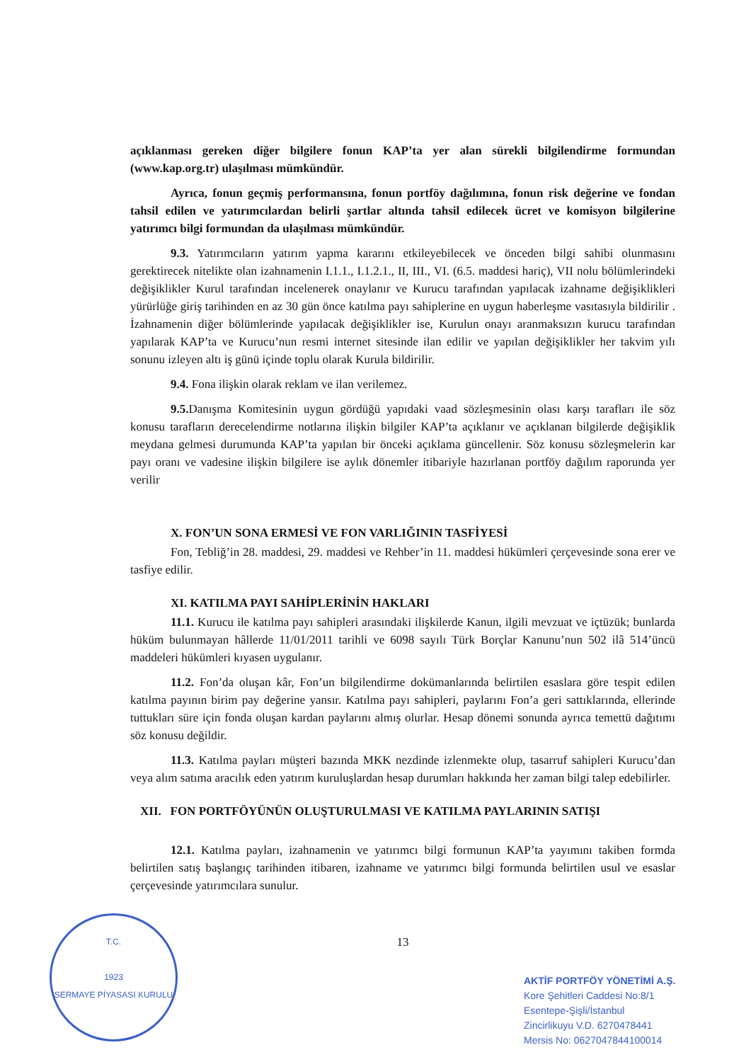açıklanması gereken diğer bilgilere fonun KAP’ta yer alan sürekli bilgilendirme formundan (www.kap.org.tr) ulaşılması mümkündür.
Ayrıca, fonun geçmiş performansına, fonun portföy dağılımına, fonun risk değerine ve fondan tahsil edilen ve yatırımcılardan belirli şartlar altında tahsil edilecek ücret ve komisyon bilgilerine yatırımcı bilgi formundan da ulaşılması mümkündür.
9.3. Yatırımcıların yatırım yapma kararını etkileyebilecek ve önceden bilgi sahibi olunmasını gerektirecek nitelikte olan izahnamenin I.1.1., I.1.2.1., II, III., VI. (6.5. maddesi hariç), VII nolu bölümlerindeki değişiklikler Kurul tarafından incelenerek onaylanır ve Kurucu tarafından yapılacak izahname değişiklikleri yürürlüğe giriş tarihinden en az 30 gün önce katılma payı sahiplerine en uygun haberleşme vasıtasıyla bildirilir . İzahnamenin diğer bölümlerinde yapılacak değişiklikler ise, Kurulun onayı aranmaksızın kurucu tarafından yapılarak KAP’ta ve Kurucu’nun resmi internet sitesinde ilan edilir ve yapılan değişiklikler her takvim yılı sonunu izleyen altı iş günü içinde toplu olarak Kurula bildirilir.
9.4. Fona ilişkin olarak reklam ve ilan verilemez.
9.5. Danışma Komitesinin uygun gördüğü yapıdaki vaad sözleşmesinin olası karşı tarafları ile söz konusu tarafların derecelendirme notlarına ilişkin bilgiler KAP’ta açıklanır ve açıklanan bilgilerde değişiklik meydana gelmesi durumunda KAP’ta yapılan bir önceki açıklama güncellenir. Söz konusu sözleşmelerin kar payı oranı ve vadesine ilişkin bilgilere ise aylık dönemler itibariyle hazırlanan portföy dağılım raporunda yer verilir
X. FON’UN SONA ERMESİ VE FON VARLIĞININ TASFİYESİ
Fon, Tebliğ’in 28. maddesi, 29. maddesi ve Rehber’in 11. maddesi hükümleri çerçevesinde sona erer ve tasfiye edilir.
XI. KATILMA PAYI SAHİPLERİNİN HAKLARI
11.1. Kurucu ile katılma payı sahipleri arasındaki ilişkilerde Kanun, ilgili mevzuat ve içtüzük; bunlarda hüküm bulunmayan hâllerde 11/01/2011 tarihli ve 6098 sayılı Türk Borçlar Kanunu’nun 502 ilâ 514’üncü maddeleri hükümleri kıyasen uygulanır.
11.2. Fon’da oluşan kâr, Fon’un bilgilendirme dokümanlarında belirtilen esaslara göre tespit edilen katılma payının birim pay değerine yansır. Katılma payı sahipleri, paylarını Fon’a geri sattıklarında, ellerinde tuttukları süre için fonda oluşan kardan paylarını almış olurlar. Hesap dönemi sonunda ayrıca temettü dağıtımı söz konusu değildir.
11.3. Katılma payları müşteri bazında MKK nezdinde izlenmekte olup, tasarruf sahipleri Kurucu’dan veya alım satıma aracılık eden yatırım kuruluşlardan hesap durumları hakkında her zaman bilgi talep edebilirler.
XII. FON PORTFÖYÜNÜN OLUŞTURULMASI VE KATILMA PAYLARININ SATIŞI
12.1. Katılma payları, izahnamenin ve yatırımcı bilgi formunun KAP’ta yayımını takiben formda belirtilen satış başlangıç tarihinden itibaren, izahname ve yatırımcı bilgi formunda belirtilen usul ve esaslar çerçevesinde yatırımcılara sunulur.
13
T.C.
1923
SERMAYE PİYASASI KURULU
AKTİF PORTFÖY YÖNETİMİ A.Ş.
Kore Şehitleri Caddesi No:8/1
Esentepe-Şişli/İstanbul
Zincirlikuyu V.D. 6270478441
Mersis No: 0627047844100014